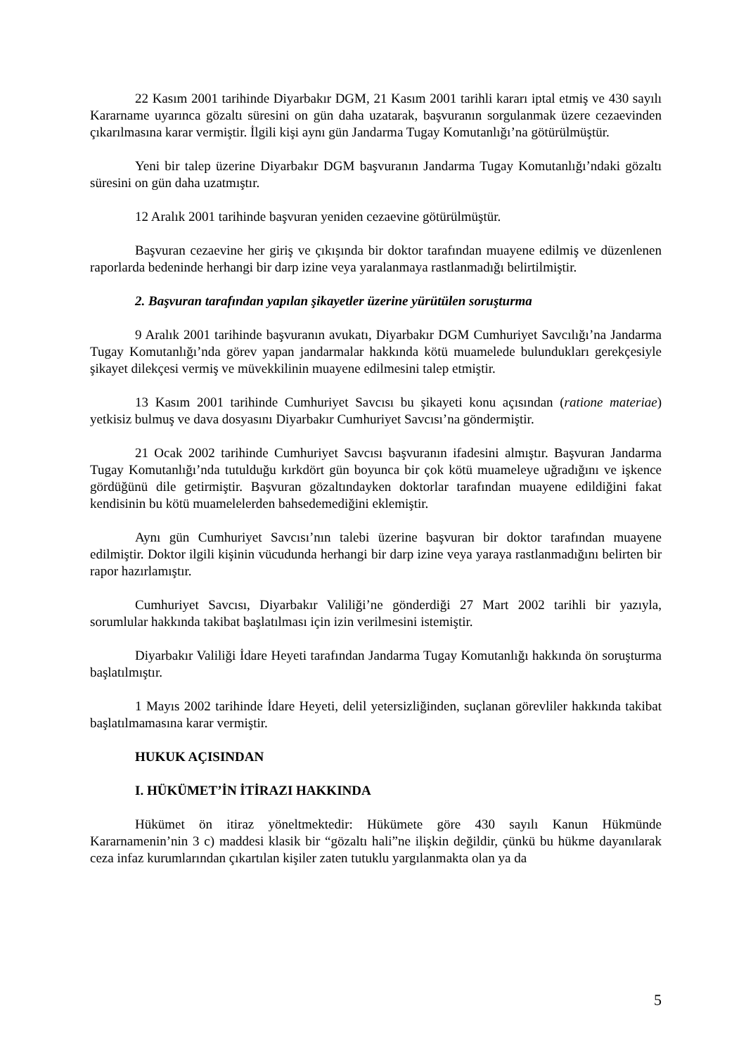22 Kasım 2001 tarihinde Diyarbakır DGM, 21 Kasım 2001 tarihli kararı iptal etmiş ve 430 sayılı Kararname uyarınca gözaltı süresini on gün daha uzatarak, başvuranın sorgulanmak üzere cezaevinden çıkarılmasına karar vermiştir. İlgili kişi aynı gün Jandarma Tugay Komutanlığı’na götürülmüştür.
Yeni bir talep üzerine Diyarbakır DGM başvuranın Jandarma Tugay Komutanlığı’ndaki gözaltı süresini on gün daha uzatmıştır.
12 Aralık 2001 tarihinde başvuran yeniden cezaevine götürülmüştür.
Başvuran cezaevine her giriş ve çıkışında bir doktor tarafından muayene edilmiş ve düzenlenen raporlarda bedeninde herhangi bir darp izine veya yaralanmaya rastlanmadığı belirtilmiştir.
2. Başvuran tarafından yapılan şikayetler üzerine yürütülen soruşturma
9 Aralık 2001 tarihinde başvuranın avukatı, Diyarbakır DGM Cumhuriyet Savcılığı’na Jandarma Tugay Komutanlığı’nda görev yapan jandarmalar hakkında kötü muamelede bulundukları gerekçesiyle şikayet dilekçesi vermiş ve müvekkilinin muayene edilmesini talep etmiştir.
13 Kasım 2001 tarihinde Cumhuriyet Savcısı bu şikayeti konu açısından (ratione materiae) yetkisiz bulmuş ve dava dosyasını Diyarbakır Cumhuriyet Savcısı’na göndermiştir.
21 Ocak 2002 tarihinde Cumhuriyet Savcısı başvuranın ifadesini almıştır. Başvuran Jandarma Tugay Komutanlığı’nda tutulduğu kırkdört gün boyunca bir çok kötü muameleye uğradığını ve işkence gördüğünü dile getirmiştir. Başvuran gözaltındayken doktorlar tarafından muayene edildiğini fakat kendisinin bu kötü muamelelerden bahsedemediğini eklemiştir.
Aynı gün Cumhuriyet Savcısı’nın talebi üzerine başvuran bir doktor tarafından muayene edilmiştir. Doktor ilgili kişinin vücudunda herhangi bir darp izine veya yaraya rastlanmadığını belirten bir rapor hazırlamıştır.
Cumhuriyet Savcısı, Diyarbakır Valiliği’ne gönderdiği 27 Mart 2002 tarihli bir yazıyla, sorumlular hakkında takibat başlatılması için izin verilmesini istemiştir.
Diyarbakır Valiliği İdare Heyeti tarafından Jandarma Tugay Komutanlığı hakkında ön soruşturma başlatılmıştır.
1 Mayıs 2002 tarihinde İdare Heyeti, delil yetersizliğinden, suçlanan görevliler hakkında takibat başlatılmamasına karar vermiştir.
HUKUK AÇISINDAN
I. HÜKÜMET’İN İTİRAZI HAKKINDA
Hükümet ön itiraz yöneltmektedir: Hükümete göre 430 sayılı Kanun Hükmünde Kararnamenin’nin 3 c) maddesi klasik bir “gözaltı hali”ne ilişkin değildir, çünkü bu hükme dayanılarak ceza infaz kurumlarından çıkartılan kişiler zaten tutuklu yargılanmakta olan ya da
5